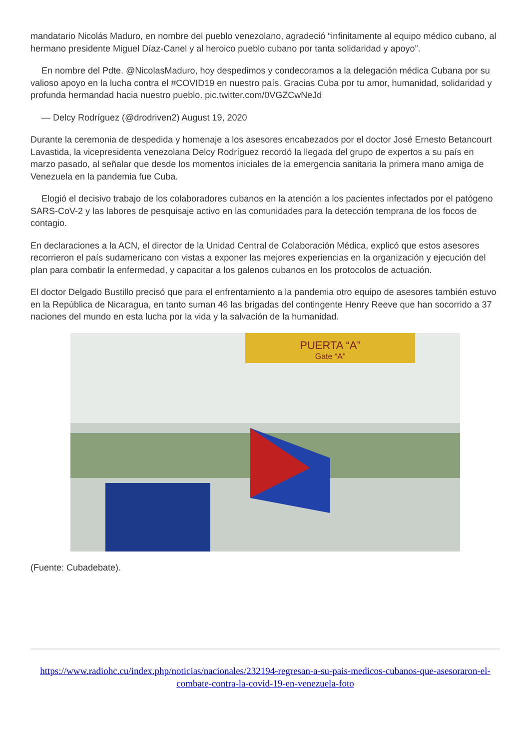mandatario Nicolás Maduro, en nombre del pueblo venezolano, agradeció “infinitamente al equipo médico cubano, al hermano presidente Miguel Díaz-Canel y al heroico pueblo cubano por tanta solidaridad y apoyo”.
En nombre del Pdte. @NicolasMaduro, hoy despedimos y condecoramos a la delegación médica Cubana por su valioso apoyo en la lucha contra el #COVID19 en nuestro país. Gracias Cuba por tu amor, humanidad, solidaridad y profunda hermandad hacia nuestro pueblo. pic.twitter.com/0VGZCwNeJd
— Delcy Rodríguez (@drodriven2) August 19, 2020
Durante la ceremonia de despedida y homenaje a los asesores encabezados por el doctor José Ernesto Betancourt Lavastida, la vicepresidenta venezolana Delcy Rodríguez recordó la llegada del grupo de expertos a su país en marzo pasado, al señalar que desde los momentos iniciales de la emergencia sanitaria la primera mano amiga de Venezuela en la pandemia fue Cuba.
Elogió el decisivo trabajo de los colaboradores cubanos en la atención a los pacientes infectados por el patógeno SARS-CoV-2 y las labores de pesquisaje activo en las comunidades para la detección temprana de los focos de contagio.
En declaraciones a la ACN, el director de la Unidad Central de Colaboración Médica, explicó que estos asesores recorrieron el país sudamericano con vistas a exponer las mejores experiencias en la organización y ejecución del plan para combatir la enfermedad, y capacitar a los galenos cubanos en los protocolos de actuación.
El doctor Delgado Bustillo precisó que para el enfrentamiento a la pandemia otro equipo de asesores también estuvo en la República de Nicaragua, en tanto suman 46 las brigadas del contingente Henry Reeve que han socorrido a 37 naciones del mundo en esta lucha por la vida y la salvación de la humanidad.
PUERTA “A”
Gate “A”
(Fuente: Cubadebate).
https://www.radiohc.cu/index.php/noticias/nacionales/232194-regresan-a-su-pais-medicos-cubanos-que-asesoraron-el-combate-contra-la-covid-19-en-venezuela-foto